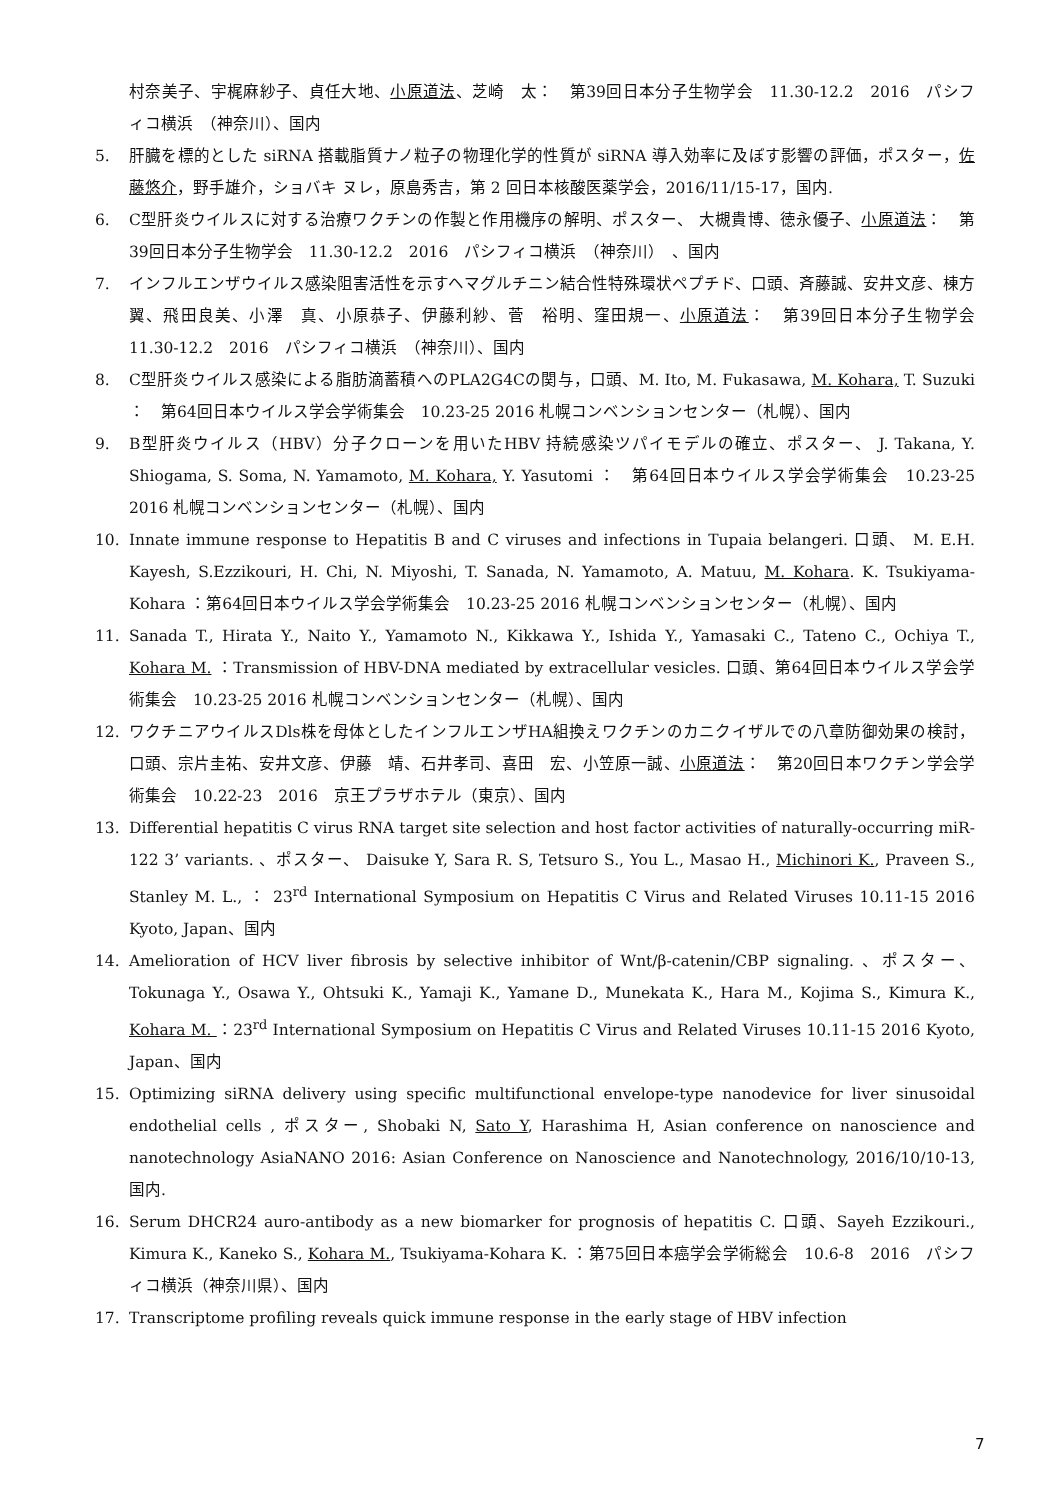村奈美子、宇梶麻紗子、貞任大地、小原道法、芝崎　太：　第39回日本分子生物学会　11.30-12.2　2016　パシフィコ横浜　（神奈川）、国内
5. 肝臓を標的とした siRNA 搭載脂質ナノ粒子の物理化学的性質が siRNA 導入効率に及ぼす影響の評価，ポスター，佐藤悠介，野手雄介，ショバキ ヌレ，原島秀吉，第 2 回日本核酸医薬学会，2016/11/15-17，国内.
6. C型肝炎ウイルスに対する治療ワクチンの作製と作用機序の解明、ポスター、 大槻貴博、徳永優子、小原道法：　第39回日本分子生物学会　11.30-12.2　2016　パシフィコ横浜　（神奈川）　、国内
7. インフルエンザウイルス感染阻害活性を示すヘマグルチニン結合性特殊環状ペプチド、口頭、斉藤誠、安井文彦、棟方　翼、飛田良美、小澤　真、小原恭子、伊藤利紗、菅　裕明、窪田規一、小原道法：　第39回日本分子生物学会　11.30-12.2　2016　パシフィコ横浜　（神奈川）、国内
8. C型肝炎ウイルス感染による脂肪滴蓄積へのPLA2G4Cの関与，口頭、M. Ito, M. Fukasawa, M. Kohara, T. Suzuki ：　第64回日本ウイルス学会学術集会　10.23-25 2016 札幌コンベンションセンター（札幌）、国内
9. B型肝炎ウイルス（HBV）分子クローンを用いたHBV 持続感染ツパイモデルの確立、ポスター、 J. Takana, Y. Shiogama, S. Soma, N. Yamamoto, M. Kohara, Y. Yasutomi ：　第64回日本ウイルス学会学術集会　10.23-25 2016 札幌コンベンションセンター（札幌）、国内
10. Innate immune response to Hepatitis B and C viruses and infections in Tupaia belangeri. 口頭、 M. E.H. Kayesh, S.Ezzikouri, H. Chi, N. Miyoshi, T. Sanada, N. Yamamoto, A. Matuu, M. Kohara. K. Tsukiyama-Kohara ：第64回日本ウイルス学会学術集会　10.23-25 2016 札幌コンベンションセンター（札幌）、国内
11. Sanada T., Hirata Y., Naito Y., Yamamoto N., Kikkawa Y., Ishida Y., Yamasaki C., Tateno C., Ochiya T., Kohara M. ：Transmission of HBV-DNA mediated by extracellular vesicles. 口頭、第64回日本ウイルス学会学術集会　10.23-25 2016 札幌コンベンションセンター（札幌）、国内
12. ワクチニアウイルスDls株を母体としたインフルエンザHA組換えワクチンのカニクイザルでの八章防御効果の検討，口頭、宗片圭祐、安井文彦、伊藤　靖、石井孝司、喜田　宏、小笠原一誠、小原道法：　第20回日本ワクチン学会学術集会　10.22-23　2016　京王プラザホテル（東京）、国内
13. Differential hepatitis C virus RNA target site selection and host factor activities of naturally-occurring miR-122 3’ variants. 、ポスター、 Daisuke Y, Sara R. S, Tetsuro S., You L., Masao H., Michinori K., Praveen S., Stanley M. L., ： 23<sup>rd</sup> International Symposium on Hepatitis C Virus and Related Viruses 10.11-15 2016 Kyoto, Japan、国内
14. Amelioration of HCV liver fibrosis by selective inhibitor of Wnt/β-catenin/CBP signaling. 、ポスター、 Tokunaga Y., Osawa Y., Ohtsuki K., Yamaji K., Yamane D., Munekata K., Hara M., Kojima S., Kimura K., Kohara M. ：23<sup>rd</sup> International Symposium on Hepatitis C Virus and Related Viruses 10.11-15 2016 Kyoto, Japan、国内
15. Optimizing siRNA delivery using specific multifunctional envelope-type nanodevice for liver sinusoidal endothelial cells , ポスター, Shobaki N, Sato Y, Harashima H, Asian conference on nanoscience and nanotechnology AsiaNANO 2016: Asian Conference on Nanoscience and Nanotechnology, 2016/10/10-13, 国内.
16. Serum DHCR24 auro-antibody as a new biomarker for prognosis of hepatitis C. 口頭、Sayeh Ezzikouri., Kimura K., Kaneko S., Kohara M., Tsukiyama-Kohara K. ：第75回日本癌学会学術総会　10.6-8　2016　パシフィコ横浜（神奈川県）、国内
17. Transcriptome profiling reveals quick immune response in the early stage of HBV infection
7